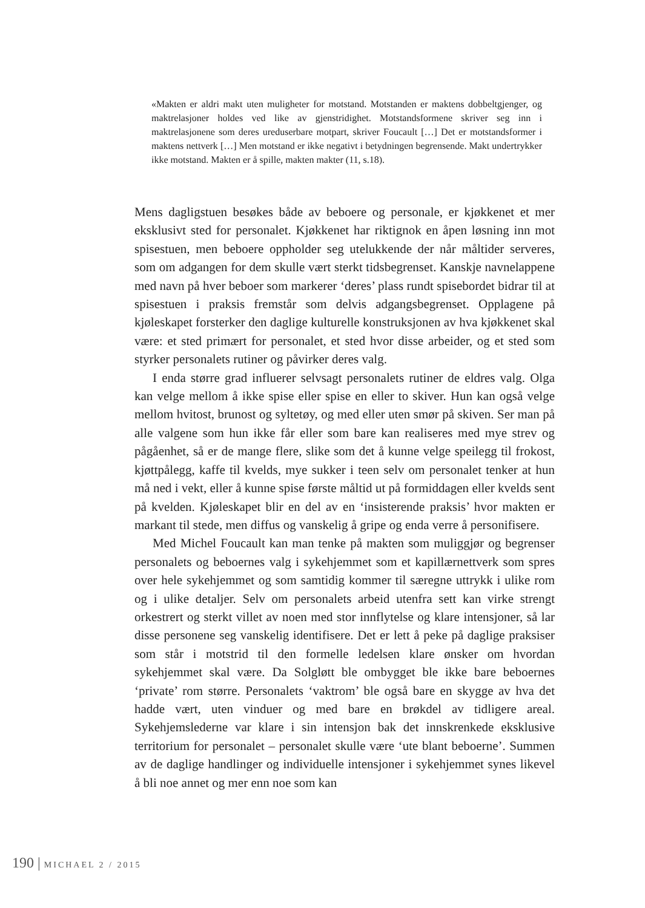«Makten er aldri makt uten muligheter for motstand. Motstanden er maktens dobbeltgjenger, og maktrelasjoner holdes ved like av gjenstridighet. Motstandsformene skriver seg inn i maktrelasjonene som deres ureduserbare motpart, skriver Foucault […] Det er motstandsformer i maktens nettverk […] Men motstand er ikke negativt i betydningen begrensende. Makt undertrykker ikke motstand. Makten er å spille, makten makter (11, s.18).
Mens dagligstuen besøkes både av beboere og personale, er kjøkkenet et mer eksklusivt sted for personalet. Kjøkkenet har riktignok en åpen løsning inn mot spisestuen, men beboere oppholder seg utelukkende der når måltider serveres, som om adgangen for dem skulle vært sterkt tidsbegrenset. Kanskje navnelappene med navn på hver beboer som markerer ‘deres’ plass rundt spisebordet bidrar til at spisestuen i praksis fremstår som delvis adgangsbegrenset. Opplagene på kjøleskapet forsterker den daglige kulturelle konstruksjonen av hva kjøkkenet skal være: et sted primært for personalet, et sted hvor disse arbeider, og et sted som styrker personalets rutiner og påvirker deres valg.
I enda større grad influerer selvsagt personalets rutiner de eldres valg. Olga kan velge mellom å ikke spise eller spise en eller to skiver. Hun kan også velge mellom hvitost, brunost og syltetøy, og med eller uten smør på skiven. Ser man på alle valgene som hun ikke får eller som bare kan realiseres med mye strev og pågåenhet, så er de mange flere, slike som det å kunne velge speilegg til frokost, kjøttpålegg, kaffe til kvelds, mye sukker i teen selv om personalet tenker at hun må ned i vekt, eller å kunne spise første måltid ut på formiddagen eller kvelds sent på kvelden. Kjøleskapet blir en del av en ‘insisterende praksis’ hvor makten er markant til stede, men diffus og vanskelig å gripe og enda verre å personifisere.
Med Michel Foucault kan man tenke på makten som muliggjør og begrenser personalets og beboernes valg i sykehjemmet som et kapillærnettverk som spres over hele sykehjemmet og som samtidig kommer til særegne uttrykk i ulike rom og i ulike detaljer. Selv om personalets arbeid utenfra sett kan virke strengt orkestrert og sterkt villet av noen med stor innflytelse og klare intensjoner, så lar disse personene seg vanskelig identifisere. Det er lett å peke på daglige praksiser som står i motstrid til den formelle ledelsen klare ønsker om hvordan sykehjemmet skal være. Da Solgløtt ble ombygget ble ikke bare beboernes ‘private’ rom større. Personalets ‘vaktrom’ ble også bare en skygge av hva det hadde vært, uten vinduer og med bare en brøkdel av tidligere areal. Sykehjemslederne var klare i sin intensjon bak det innskrenkede eksklusive territorium for personalet – personalet skulle være ‘ute blant beboerne’. Summen av de daglige handlinger og individuelle intensjoner i sykehjemmet synes likevel å bli noe annet og mer enn noe som kan
190 | MICHAEL 2 / 2015